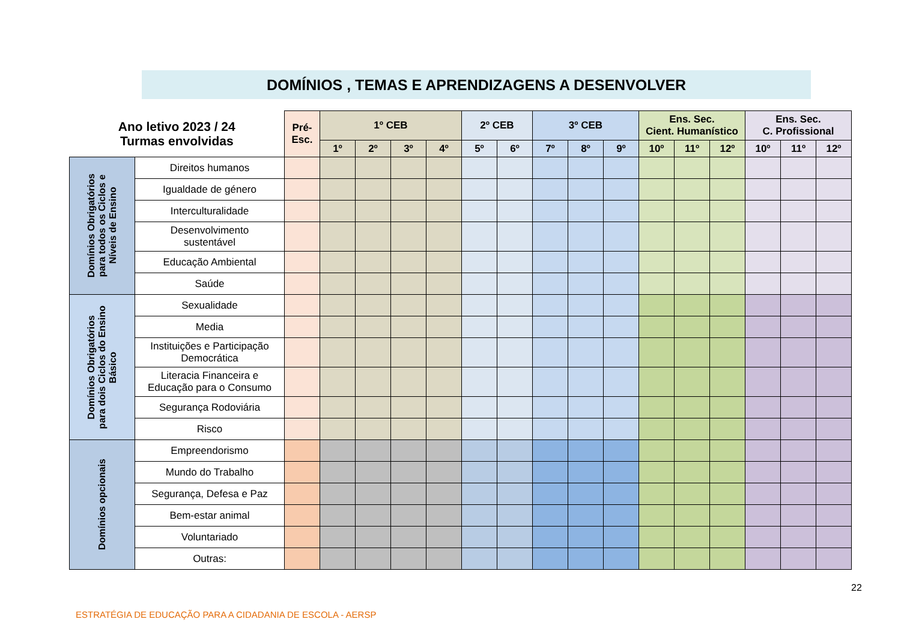DOMÍNIOS , TEMAS E APRENDIZAGENS A DESENVOLVER
| Ano letivo 2023 / 24 Turmas envolvidas | | Pré- Esc. | 1º CEB | | | | 2º CEB | | 3º CEB | | | Ens. Sec. Cient. Humanístico | | | Ens. Sec. C. Profissional | | |
| --- | --- | --- | --- | --- | --- | --- | --- | --- | --- | --- | --- | --- | --- | --- | --- | --- | --- |
| | | | 1º | 2º | 3º | 4º | 5º | 6º | 7º | 8º | 9º | 10º | 11º | 12º | 10º | 11º | 12º |
| Domínios Obrigatórios para todos os Ciclos e Níveis de Ensino | Direitos humanos | | | | | | | | | | | | | | | | |
| | Igualdade de género | | | | | | | | | | | | | | | | |
| | Interculturalidade | | | | | | | | | | | | | | | | |
| | Desenvolvimento sustentável | | | | | | | | | | | | | | | | |
| | Educação Ambiental | | | | | | | | | | | | | | | | |
| | Saúde | | | | | | | | | | | | | | | | |
| Domínios Obrigatórios para dois Ciclos do Ensino Básico | Sexualidade | | | | | | | | | | | | | | | | |
| | Media | | | | | | | | | | | | | | | | |
| | Instituições e Participação Democrática | | | | | | | | | | | | | | | | |
| | Literacia Financeira e Educação para o Consumo | | | | | | | | | | | | | | | | |
| | Segurança Rodoviária | | | | | | | | | | | | | | | | |
| | Risco | | | | | | | | | | | | | | | | |
| Domínios opcionais | Empreendorismo | | | | | | | | | | | | | | | | |
| | Mundo do Trabalho | | | | | | | | | | | | | | | | |
| | Segurança, Defesa e Paz | | | | | | | | | | | | | | | | |
| | Bem-estar animal | | | | | | | | | | | | | | | | |
| | Voluntariado | | | | | | | | | | | | | | | | |
| | Outras: | | | | | | | | | | | | | | | | |
22
ESTRATÉGIA DE EDUCAÇÃO PARA A CIDADANIA DE ESCOLA - AERSP